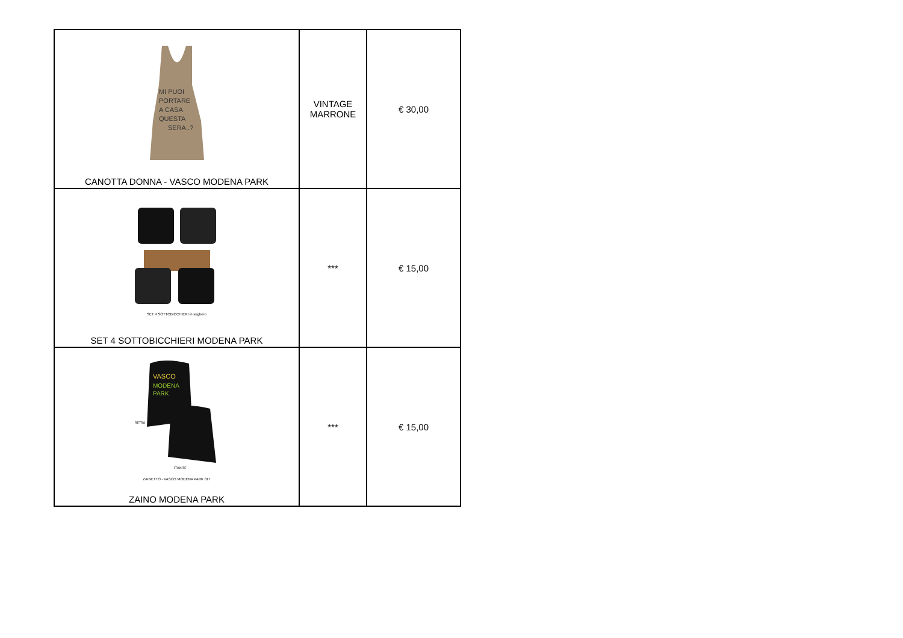| MI PUOI PORTARE A CASA QUESTA SERA..? CANOTTA DONNA - VASCO MODENA PARK | VINTAGE MARRONE | € 30,00 |
| SET 4 SOTTOBICCHIERI in sughero SET 4 SOTTOBICCHIERI MODENA PARK | *** | € 15,00 |
| VASCO MODENA PARK RETRO FRONTE ZAINETTO - VASCO MODENA PARK 017 ZAINO MODENA PARK | *** | € 15,00 |